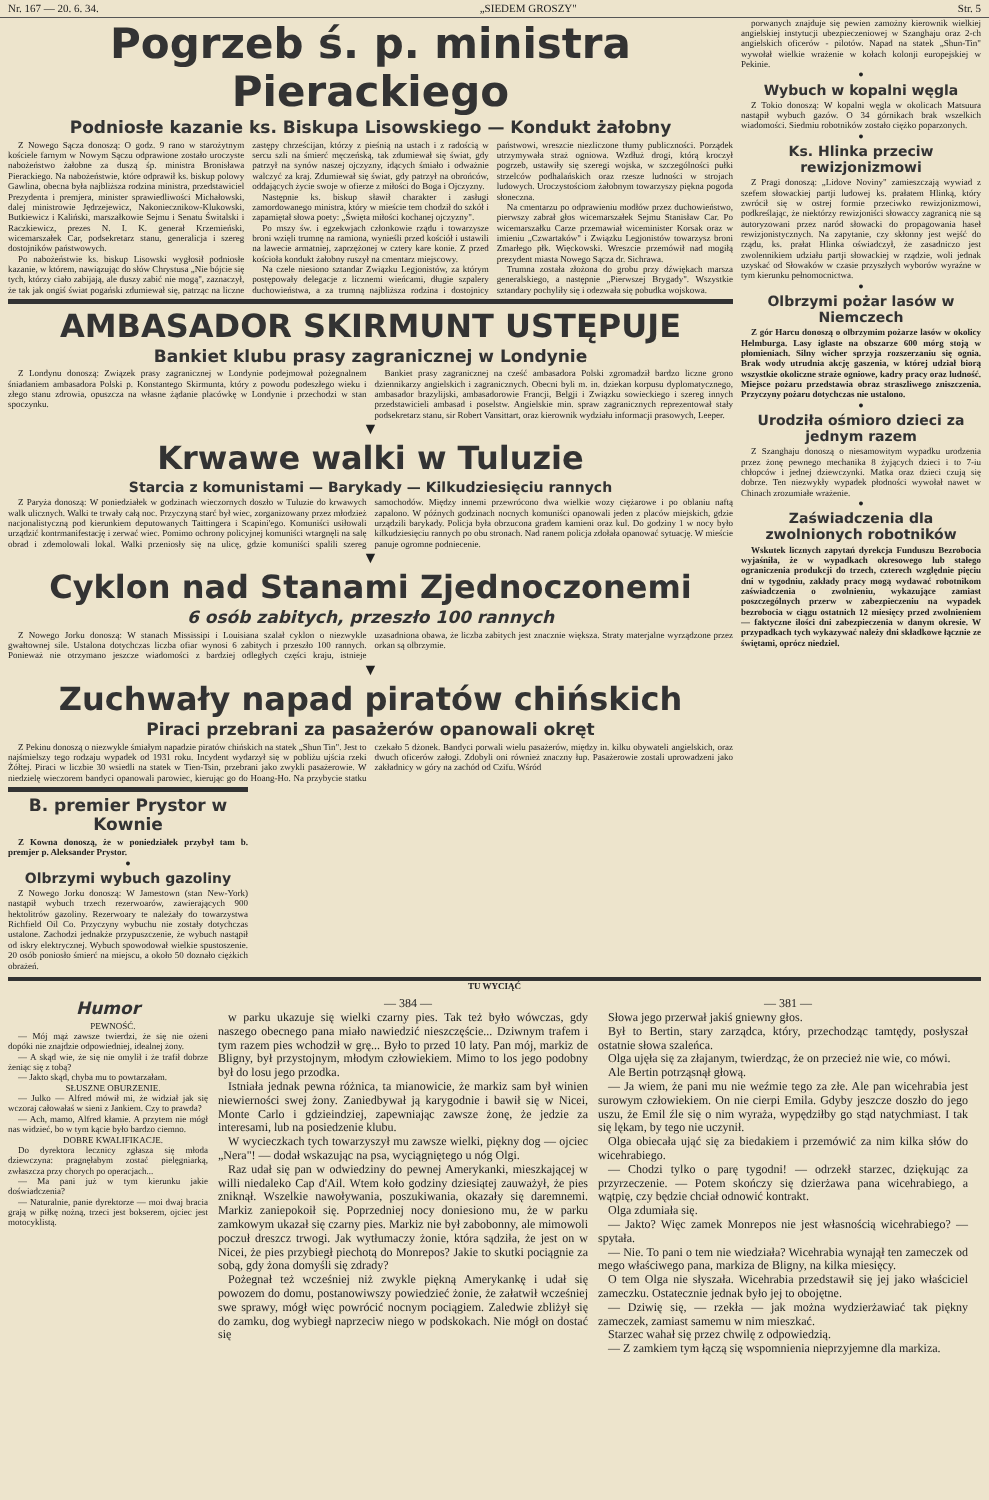Nr. 167 — 20. 6. 34. „SIEDEM GROSZY" Str. 5
Pogrzeb ś. p. ministra Pierackiego
Podniosłe kazanie ks. Biskupa Lisowskiego — Kondukt żałobny
Z Nowego Sącza donoszą: O godz. 9 rano w starożytnym kościele farnym w Nowym Sączu odprawione zostało uroczyste nabożeństwo żałobne za duszą śp. ministra Bronisława Pierackiego. Na nabożeństwie, które odprawił ks. biskup polowy Gawlina, obecna była najbliższa rodzina ministra, przedstawiciel Prezydenta i premjera, minister sprawiedliwości Michałowski, dalej ministrowie Jędrzejewicz, Nakoniecznikow-Klukowski, Butkiewicz i Kaliński, marszałkowie Sejmu i Senatu Świtalski i Raczkiewicz, prezes N. I. K. generał Krzemieński, wicemarszałek Car, podsekretarz stanu, generalicja i szereg dostojników państwowych.
Po nabożeństwie ks. biskup Lisowski wygłosił podniosłe kazanie, w którem, nawiązując do słów Chrystusa „Nie bójcie się tych, którzy ciało zabijają, ale duszy zabić nie mogą", zaznaczył, że tak jak ongiś świat pogański zdumiewał się, patrząc na liczne zastępy chrześcijan, którzy z pieśnią na ustach i z radością w sercu szli na śmierć męczeńską, tak zdumiewał się świat, gdy patrzył na synów naszej ojczyzny, idących śmiało i odważnie walczyć za kraj. Zdumiewał się świat, gdy patrzył na obrońców, oddających życie swoje w ofierze z miłości do Boga i Ojczyzny.
Następnie ks. biskup sławił charakter i zasługi zamordowanego ministra, który w mieście tem chodził do szkół i zapamiętał słowa poety: „Święta miłości kochanej ojczyzny".
Po mszy św. i egzekwjach członkowie rządu i towarzysze broni wzięli trumnę na ramiona, wynieśli przed kościół i ustawili na lawecie armatniej, zaprzężonej w cztery kare konie. Z przed kościoła kondukt żałobny ruszył na cmentarz miejscowy.
Na czele niesiono sztandar Związku Legjonistów, za którym postępowały delegacje z licznemi wieńcami, długie szpalery duchowieństwa, a za trumną najbliższa rodzina i dostojnicy państwowi, wreszcie niezliczone tłumy publiczności. Porządek utrzymywała straż ogniowa. Wzdłuż drogi, którą kroczył pogrzeb, ustawiły się szeregi wojska, w szczególności pułki strzelców podhalańskich oraz rzesze ludności w strojach ludowych. Uroczystościom żałobnym towarzyszy piękna pogoda słoneczna.
Na cmentarzu po odprawieniu modłów przez duchowieństwo, pierwszy zabrał głos wicemarszałek Sejmu Stanisław Car. Po wicemarszałku Carze przemawiał wiceminister Korsak oraz w imieniu „Czwartaków" i Związku Legjonistów towarzysz broni Zmarłego płk. Więckowski. Wreszcie przemówił nad mogiłą prezydent miasta Nowego Sącza dr. Sichrawa.
Trumna została złożona do grobu przy dźwiękach marsza generalskiego, a następnie „Pierwszej Brygady". Wszystkie sztandary pochyliły się i odezwała się pobudka wojskowa.
AMBASADOR SKIRMUNT USTĘPUJE
Bankiet klubu prasy zagranicznej w Londynie
Z Londynu donoszą: Związek prasy zagranicznej w Londynie podejmował pożegnalnem śniadaniem ambasadora Polski p. Konstantego Skirmunta, który z powodu podeszłego wieku i złego stanu zdrowia, opuszcza na własne żądanie placówkę w Londynie i przechodzi w stan spoczynku.
Bankiet prasy zagranicznej na cześć ambasadora Polski zgromadził bardzo liczne grono dziennikarzy angielskich i zagranicznych. Obecni byli m. in. dziekan korpusu dyplomatycznego, ambasador brazylijski, ambasadorowie Francji, Belgji i Związku sowieckiego i szereg innych przedstawicieli ambasad i poselstw. Angielskie min. spraw zagranicznych reprezentował stały podsekretarz stanu, sir Robert Vansittart, oraz kierownik wydziału informacji prasowych, Leeper.
▼
Krwawe walki w Tuluzie
Starcia z komunistami — Barykady — Kilkudziesięciu rannych
Z Paryża donoszą: W poniedziałek w godzinach wieczornych doszło w Tuluzie do krwawych walk ulicznych. Walki te trwały całą noc. Przyczyną starć był wiec, zorganizowany przez młodzież nacjonalistyczną pod kierunkiem deputowanych Taittingera i Scapini'ego. Komuniści usiłowali urządzić kontrmanifestację i zerwać wiec. Pomimo ochrony policyjnej komuniści wtargnęli na salę obrad i zdemolowali lokal. Walki przeniosły się na ulicę, gdzie komuniści spalili szereg samochodów. Między innemi przewrócono dwa wielkie wozy ciężarowe i po oblaniu naftą zapalono. W późnych godzinach nocnych komuniści opanowali jeden z placów miejskich, gdzie urządzili barykady. Policja była obrzucona gradem kamieni oraz kul. Do godziny 1 w nocy było kilkudziesięciu rannych po obu stronach. Nad ranem policja zdołała opanować sytuację. W mieście panuje ogromne podniecenie.
▼
Cyklon nad Stanami Zjednoczonemi
6 osób zabitych, przeszło 100 rannych
Z Nowego Jorku donoszą: W stanach Mississipi i Louisiana szalał cyklon o niezwykle gwałtownej sile. Ustalona dotychczas liczba ofiar wynosi 6 zabitych i przeszło 100 rannych. Ponieważ nie otrzymano jeszcze wiadomości z bardziej odległych części kraju, istnieje uzasadniona obawa, że liczba zabitych jest znacznie większa. Straty materjalne wyrządzone przez orkan są olbrzymie.
▼
Zuchwały napad piratów chińskich
Piraci przebrani za pasażerów opanowali okręt
Z Pekinu donoszą o niezwykle śmiałym napadzie piratów chińskich na statek „Shun Tin". Jest to najśmielszy tego rodzaju wypadek od 1931 roku. Incydent wydarzył się w pobliżu ujścia rzeki Żółtej. Piraci w liczbie 30 wsiedli na statek w Tien-Tsin, przebrani jako zwykli pasażerowie. W niedzielę wieczorem bandyci opanowali parowiec, kierując go do Hoang-Ho. Na przybycie statku czekało 5 dżonek. Bandyci porwali wielu pasażerów, między in. kilku obywateli angielskich, oraz dwuch oficerów załogi. Zdobyli oni również znaczny łup. Pasażerowie zostali uprowadzeni jako zakładnicy w góry na zachód od Czifu. Wśród
porwanych znajduje się pewien zamożny kierownik wielkiej angielskiej instytucji ubezpieczeniowej w Szanghaju oraz 2-ch angielskich oficerów - pilotów. Napad na statek „Shun-Tin" wywołał wielkie wrażenie w kołach kolonji europejskiej w Pekinie.
●
Wybuch w kopalni węgla
Z Tokio donoszą: W kopalni węgla w okolicach Matsuura nastąpił wybuch gazów. O 34 górnikach brak wszelkich wiadomości. Siedmiu robotników zostało ciężko poparzonych.
●
Ks. Hlinka przeciw rewizjonizmowi
Z Pragi donoszą: „Lidove Noviny" zamieszczają wywiad z szefem słowackiej partji ludowej ks. prałatem Hlinką, który zwrócił się w ostrej formie przeciwko rewizjonizmowi, podkreślając, że niektórzy rewizjoniści słowaccy zagranicą nie są autoryzowani przez naród słowacki do propagowania haseł rewizjonistycznych. Na zapytanie, czy skłonny jest wejść do rządu, ks. prałat Hlinka oświadczył, że zasadniczo jest zwolennikiem udziału partji słowackiej w rządzie, woli jednak uzyskać od Słowaków w czasie przyszłych wyborów wyraźne w tym kierunku pełnomocnictwa.
●
Olbrzymi pożar lasów w Niemczech
Z gór Harcu donoszą o olbrzymim pożarze lasów w okolicy Helmburga. Lasy iglaste na obszarze 600 mórg stoją w płomieniach. Silny wicher sprzyja rozszerzaniu się ognia. Brak wody utrudnia akcję gaszenia, w której udział biorą wszystkie okoliczne straże ogniowe, kadry pracy oraz ludność. Miejsce pożaru przedstawia obraz straszliwego zniszczenia. Przyczyny pożaru dotychczas nie ustalono.
●
Urodziła ośmioro dzieci za jednym razem
Z Szanghaju donoszą o niesamowitym wypadku urodzenia przez żonę pewnego mechanika 8 żyjących dzieci i to 7-iu chłopców i jednej dziewczynki. Matka oraz dzieci czują się dobrze. Ten niezwykły wypadek płodności wywołał nawet w Chinach zrozumiałe wrażenie.
●
Zaświadczenia dla zwolnionych robotników
Wskutek licznych zapytań dyrekcja Funduszu Bezrobocia wyjaśniła, że w wypadkach okresowego lub stałego ograniczenia produkcji do trzech, czterech względnie pięciu dni w tygodniu, zakłady pracy mogą wydawać robotnikom zaświadczenia o zwolnieniu, wykazujące zamiast poszczególnych przerw w zabezpieczeniu na wypadek bezrobocia w ciągu ostatnich 12 miesięcy przed zwolnieniem — faktyczne ilości dni zabezpieczenia w danym okresie. W przypadkach tych wykazywać należy dni składkowe łącznie ze świętami, oprócz niedziel.
B. premier Prystor w Kownie
Z Kowna donoszą, że w poniedziałek przybył tam b. premjer p. Aleksander Prystor.
●
Olbrzymi wybuch gazoliny
Z Nowego Jorku donoszą: W Jamestown (stan New-York) nastąpił wybuch trzech rezerwoarów, zawierających 900 hektolitrów gazoliny. Rezerwoary te należały do towarzystwa Richfield Oil Co. Przyczyny wybuchu nie zostały dotychczas ustalone. Zachodzi jednakże przypuszczenie, że wybuch nastąpił od iskry elektrycznej. Wybuch spowodował wielkie spustoszenie. 20 osób poniosło śmierć na miejscu, a około 50 doznało ciężkich obrażeń.
TU WYCIĄĆ
Humor
PEWNOŚĆ.
— Mój mąż zawsze twierdzi, że się nie ożeni dopóki nie znajdzie odpowiedniej, idealnej żony.
— A skąd wie, że się nie omylił i że trafił dobrze żeniąc się z tobą?
— Jakto skąd, chyba mu to powtarzałam.
SŁUSZNE OBURZENIE.
— Julko — Alfred mówił mi, że widział jak się wczoraj całowałaś w sieni z Jankiem. Czy to prawda?
— Ach, mamo, Alfred kłamie. A przytem nie mógł nas widzieć, bo w tym kącie było bardzo ciemno.
DOBRE KWALIFIKACJE.
Do dyrektora lecznicy zgłasza się młoda dziewczyna: pragnęłabym zostać pielęgniarką, zwłaszcza przy chorych po operacjach...
— Ma pani już w tym kierunku jakie doświadczenia?
— Naturalnie, panie dyrektorze — moi dwaj bracia grają w piłkę nożną, trzeci jest bokserem, ojciec jest motocyklistą.
— 384 —
w parku ukazuje się wielki czarny pies. Tak też było wówczas, gdy naszego obecnego pana miało nawiedzić nieszczęście... Dziwnym trafem i tym razem pies wchodził w grę... Było to przed 10 laty. Pan mój, markiz de Bligny, był przystojnym, młodym człowiekiem. Mimo to los jego podobny był do losu jego przodka.
Istniała jednak pewna różnica, ta mianowicie, że markiz sam był winien niewierności swej żony. Zaniedbywał ją karygodnie i bawił się w Nicei, Monte Carlo i gdzieindziej, zapewniając zawsze żonę, że jedzie za interesami, lub na posiedzenie klubu.
W wycieczkach tych towarzyszył mu zawsze wielki, piękny dog — ojciec „Nera"! — dodał wskazując na psa, wyciągniętego u nóg Olgi.
Raz udał się pan w odwiedziny do pewnej Amerykanki, mieszkającej w willi niedaleko Cap d'Ail. Wtem koło godziny dziesiątej zauważył, że pies zniknął. Wszelkie nawoływania, poszukiwania, okazały się daremnemi. Markiz zaniepokoił się. Poprzedniej nocy doniesiono mu, że w parku zamkowym ukazał się czarny pies. Markiz nie był zabobonny, ale mimowoli poczuł dreszcz trwogi. Jak wytłumaczy żonie, która sądziła, że jest on w Nicei, że pies przybiegł piechotą do Monrepos? Jakie to skutki pociągnie za sobą, gdy żona domyśli się zdrady?
Pożegnał też wcześniej niż zwykle piękną Amerykankę i udał się powozem do domu, postanowiwszy powiedzieć żonie, że załatwił wcześniej swe sprawy, mógł więc powrócić nocnym pociągiem. Zaledwie zbliżył się do zamku, dog wybiegł naprzeciw niego w podskokach. Nie mógł on dostać się
— 381 —
Słowa jego przerwał jakiś gniewny głos.
Był to Bertin, stary zarządca, który, przechodząc tamtędy, posłyszał ostatnie słowa szaleńca.
Olga ujęła się za złajanym, twierdząc, że on przecież nie wie, co mówi.
Ale Bertin potrząsnął głową.
— Ja wiem, że pani mu nie weźmie tego za złe. Ale pan wicehrabia jest surowym człowiekiem. On nie cierpi Emila. Gdyby jeszcze doszło do jego uszu, że Emil źle się o nim wyraża, wypędziłby go stąd natychmiast. I tak się lękam, by tego nie uczynił.
Olga obiecała ująć się za biedakiem i przemówić za nim kilka słów do wicehrabiego.
— Chodzi tylko o parę tygodni! — odrzekł starzec, dziękując za przyrzeczenie. — Potem skończy się dzierżawa pana wicehrabiego, a wątpię, czy będzie chciał odnowić kontrakt.
Olga zdumiała się.
— Jakto? Więc zamek Monrepos nie jest własnością wicehrabiego? — spytała.
— Nie. To pani o tem nie wiedziała? Wicehrabia wynajął ten zameczek od mego właściwego pana, markiza de Bligny, na kilka miesięcy.
O tem Olga nie słyszała. Wicehrabia przedstawił się jej jako właściciel zameczku. Ostatecznie jednak było jej to obojętne.
— Dziwię się, — rzekła — jak można wydzierżawiać tak piękny zameczek, zamiast samemu w nim mieszkać.
Starzec wahał się przez chwilę z odpowiedzią.
— Z zamkiem tym łączą się wspomnienia nieprzyjemne dla markiza.